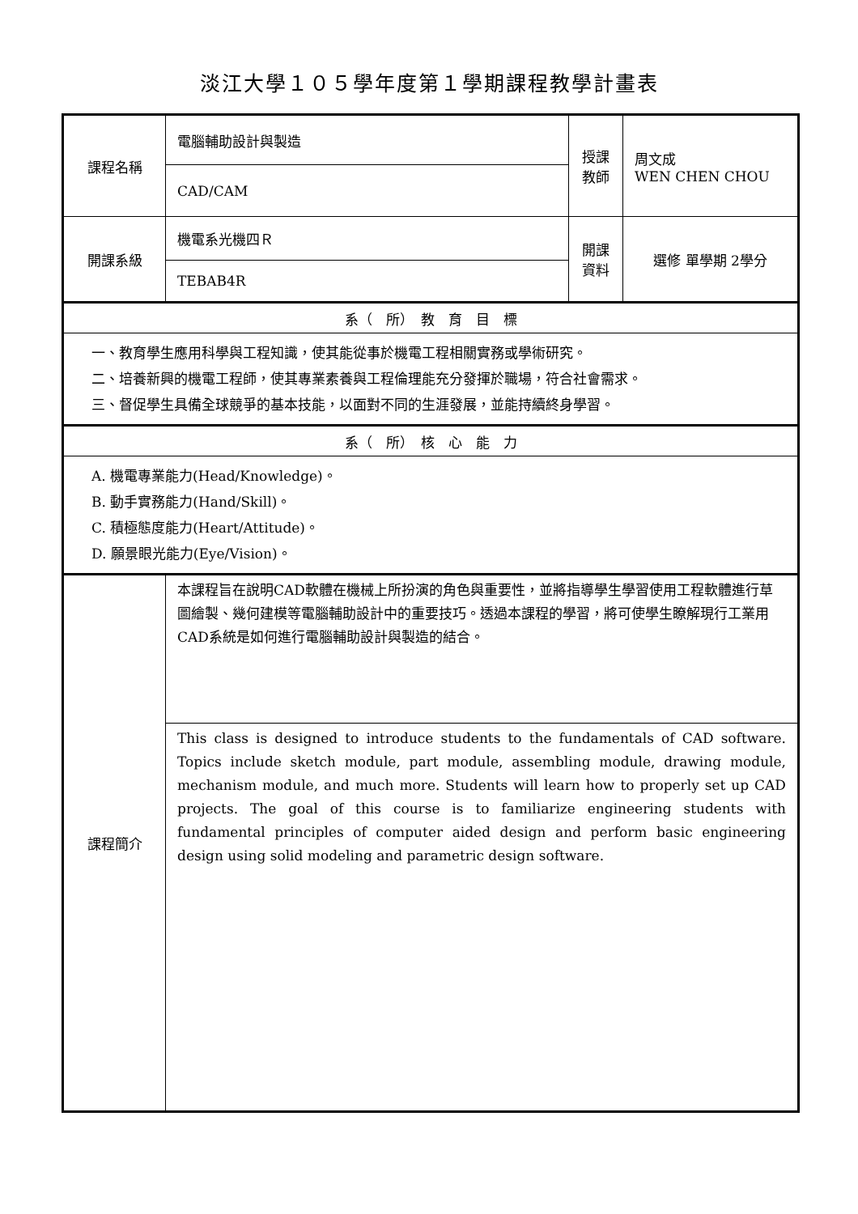淡江大學１０５學年度第１學期課程教學計畫表
| 課程名稱 | 電腦輔助設計與製造 | 授課 教師 | 周文成 WEN CHEN CHOU |
| | CAD/CAM | | |
| 開課系級 | 機電系光機四Ｒ | 開課 資料 | 選修 單學期 2學分 |
| | TEBAB4R | | |
| 系（ 所） 教 育 目 標 | | | |
| 一、教育學生應用科學與工程知識，使其能從事於機電工程相關實務或學術研究。 二、培養新興的機電工程師，使其專業素養與工程倫理能充分發揮於職場，符合社會需求。 三、督促學生具備全球競爭的基本技能，以面對不同的生涯發展，並能持續終身學習。 | | | |
| 系（ 所） 核 心 能 力 | | | |
| A. 機電專業能力(Head/Knowledge)。 B. 動手實務能力(Hand/Skill)。 C. 積極態度能力(Heart/Attitude)。 D. 願景眼光能力(Eye/Vision)。 | | | |
| 課程簡介 | 本課程旨在說明CAD軟體在機械上所扮演的角色與重要性，並將指導學生學習使用工程軟體進行草圖繪製、幾何建模等電腦輔助設計中的重要技巧。透過本課程的學習，將可使學生瞭解現行工業用CAD系統是如何進行電腦輔助設計與製造的結合。 | | |
| | This class is designed to introduce students to the fundamentals of CAD software. Topics include sketch module, part module, assembling module, drawing module, mechanism module, and much more. Students will learn how to properly set up CAD projects. The goal of this course is to familiarize engineering students with fundamental principles of computer aided design and perform basic engineering design using solid modeling and parametric design software. | | |